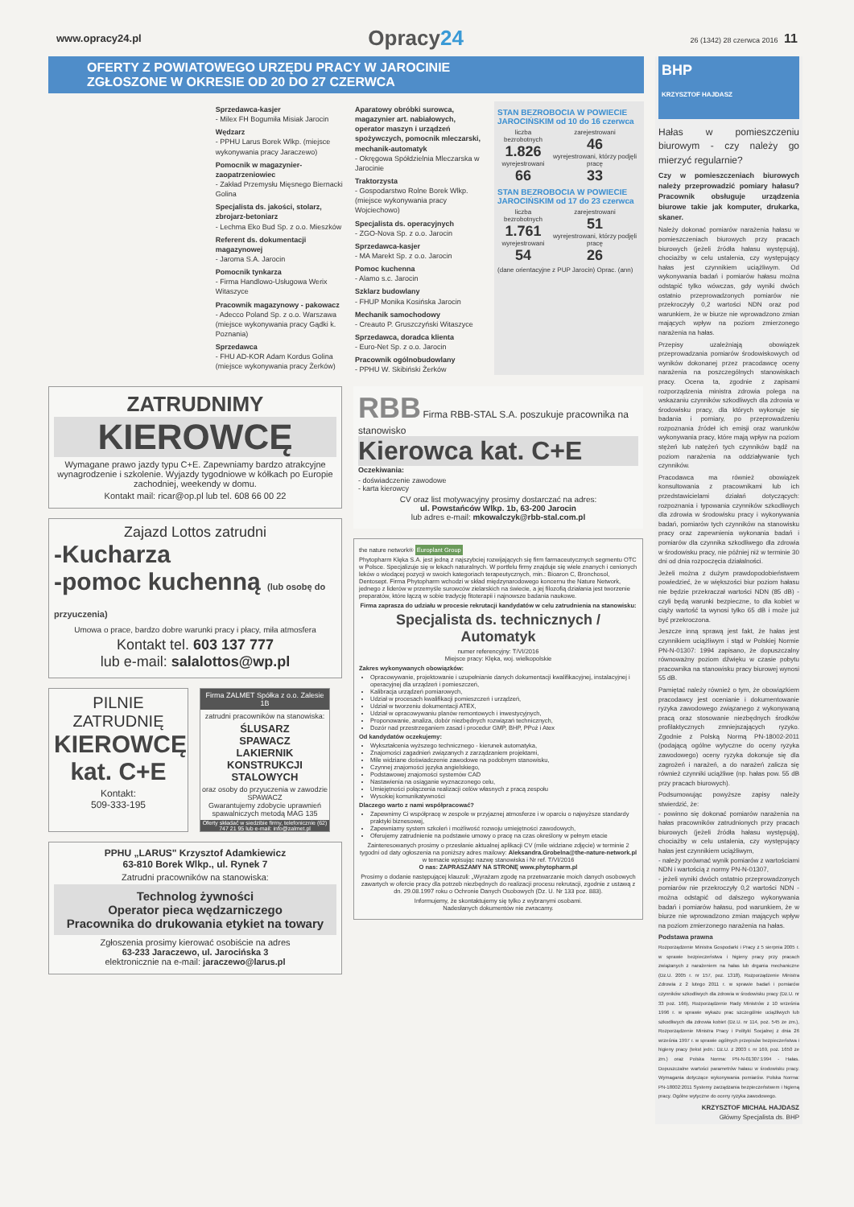www.opracy24.pl Opracy24 26 (1342) 28 czerwca 2016 11
OFERTY Z POWIATOWEGO URZĘDU PRACY W JAROCINIE
ZGŁOSZONE W OKRESIE OD 20 DO 27 CZERWCA
Sprzedawca-kasjer
- Milex FH Bogumiła Misiak Jarocin
Wędzarz
- PPHU Larus Borek Wlkp. (miejsce wykonywania pracy Jaraczewo)
Pomocnik w magazynier-zaopatrzeniowiec
- Zakład Przemysłu Mięsnego Biernacki Golina
Specjalista ds. jakości, stolarz, zbrojarz-betoniarz
- Lechma Eko Bud Sp. z o.o. Mieszków
Referent ds. dokumentacji magazynowej
- Jaroma S.A. Jarocin
Pomocnik tynkarza
- Firma Handlowo-Usługowa Werix Witaszyce
Pracownik magazynowy - pakowacz
- Adecco Poland Sp. z o.o. Warszawa (miejsce wykonywania pracy Gądki k. Poznania)
Sprzedawca
- FHU AD-KOR Adam Kordus Golina (miejsce wykonywania pracy Żerków)
Aparatowy obróbki surowca, magazynier art. nabiałowych, operator maszyn i urządzeń spożywczych, pomocnik mleczarski, mechanik-automatyk
- Okręgowa Spółdzielnia Mleczarska w Jarocinie
Traktorzysta
- Gospodarstwo Rolne Borek Wlkp. (miejsce wykonywania pracy Wojciechowo)
Specjalista ds. operacyjnych
- ZGO-Nova Sp. z o.o. Jarocin
Sprzedawca-kasjer
- MA Marekt Sp. z o.o. Jarocin
Pomoc kuchenna
- Alamo s.c. Jarocin
Szklarz budowlany
- FHUP Monika Kosińska Jarocin
Mechanik samochodowy
- Creauto P. Gruszczyński Witaszyce
Sprzedawca, doradca klienta
- Euro-Net Sp. z o.o. Jarocin
Pracownik ogólnobudowlany
- PPHU W. Skibiński Żerków
STAN BEZROBOCIA W POWIECIE JAROCIŃSKIM od 10 do 16 czerwca
liczba bezrobotnych
1.826
wyrejestrowani
66
zarejestrowani
46
wyrejestrowani, którzy podjęli pracę
33
STAN BEZROBOCIA W POWIECIE JAROCIŃSKIM od 17 do 23 czerwca
liczba bezrobotnych
1.761
wyrejestrowani
54
zarejestrowani
51
wyrejestrowani, którzy podjęli pracę
26
(dane orientacyjne z PUP Jarocin) Oprac. (ann)
ZATRUDNIMY
KIEROWCĘ
Wymagane prawo jazdy typu C+E. Zapewniamy bardzo atrakcyjne wynagrodzenie i szkolenie. Wyjazdy tygodniowe w kółkach po Europie zachodniej, weekendy w domu.
Kontakt mail: ricar@op.pl lub tel. 608 66 00 22
Zajazd Lottos zatrudni
-Kucharza
-pomoc kuchenną (lub osobę do przyuczenia)
Umowa o prace, bardzo dobre warunki pracy i płacy, miła atmosfera
Kontakt tel. 603 137 777
lub e-mail: salalottos@wp.pl
PILNIE ZATRUDNIĘ
KIEROWCĘ
kat. C+E
Kontakt:
509-333-195
Firma ZALMET Spółka z o.o. Zalesie 1B
zatrudni pracowników na stanowiska:
ŚLUSARZ
SPAWACZ
LAKIERNIK KONSTRUKCJI STALOWYCH
oraz osoby do przyuczenia w zawodzie SPAWACZ
Gwarantujemy zdobycie uprawnień spawalniczych metodą MAG 135
Oferty składać w siedzibie firmy, telefonicznie (62) 747 21 95 lub e-mail: info@zalmet.pl
PPHU „LARUS" Krzysztof Adamkiewicz
63-810 Borek Wlkp., ul. Rynek 7
Zatrudni pracowników na stanowiska:
Technolog żywności
Operator pieca wędzarniczego
Pracownika do drukowania etykiet na towary
Zgłoszenia prosimy kierować osobiście na adres
63-233 Jaraczewo, ul. Jarocińska 3
elektronicznie na e-mail: jaraczewo@larus.pl
RBB Firma RBB-STAL S.A. poszukuje pracownika na stanowisko
Kierowca kat. C+E
Oczekiwania:
- doświadczenie zawodowe
- karta kierowcy
CV oraz list motywacyjny prosimy dostarczać na adres:
ul. Powstańców Wlkp. 1b, 63-200 Jarocin
lub adres e-mail: mkowalczyk@rbb-stal.com.pl
the nature network® Europlant Group
Phytopharm Klęka S.A. jest jedną z najszybciej rozwijających się firm farmaceutycznych segmentu OTC w Polsce. Specjalizuje się w lekach naturalnych. W portfelu firmy znajduje się wiele znanych i cenionych leków o wiodącej pozycji w swoich kategoriach terapeutycznych, min.: Bioaron C, Bronchosol, Dentosept. Firma Phytopharm wchodzi w skład międzynarodowego koncernu the Nature Network, jednego z liderów w przemyśle surowców zielarskich na świecie, a jej filozofią działania jest tworzenie preparatów, które łączą w sobie tradycję fitoterapii i najnowsze badania naukowe.
Firma zaprasza do udziału w procesie rekrutacji kandydatów w celu zatrudnienia na stanowisku:
Specjalista ds. technicznych / Automatyk
numer referencyjny: T/VI/2016
Miejsce pracy: Klęka, woj. wielkopolskie
Zakres wykonywanych obowiązków:
Opracowywanie, projektowanie i uzupełnianie danych dokumentacji kwalifikacyjnej, instalacyjnej i operacyjnej dla urządzeń i pomieszczeń,
Kalibracja urządzeń pomiarowych,
Udział w procesach kwalifikacji pomieszczeń i urządzeń,
Udział w tworzeniu dokumentacji ATEX,
Udział w opracowywaniu planów remontowych i inwestycyjnych,
Proponowanie, analiza, dobór niezbędnych rozwiązań technicznych,
Dozór nad przestrzeganiem zasad i procedur GMP, BHP, PPoż i Atex
Od kandydatów oczekujemy:
Wykształcenia wyższego technicznego - kierunek automatyka,
Znajomości zagadnień związanych z zarządzaniem projektami,
Mile widziane doświadczenie zawodowe na podobnym stanowisku,
Czynnej znajomości języka angielskiego,
Podstawowej znajomości systemów CAD
Nastawienia na osiąganie wyznaczonego celu,
Umiejętności połączenia realizacji celów własnych z pracą zespołu
Wysokiej komunikatywności
Dlaczego warto z nami współpracować?
Zapewnimy Ci współpracę w zespole w przyjaznej atmosferze i w oparciu o najwyższe standardy praktyki biznesowej,
Zapewniamy system szkoleń i możliwość rozwoju umiejętności zawodowych,
Oferujemy zatrudnienie na podstawie umowy o pracę na czas określony w pełnym etacie
Zainteresowanych prosimy o przesłanie aktualnej aplikacji CV (mile widziane zdjęcie) w terminie 2 tygodni od daty ogłoszenia na poniższy adres mailowy: Aleksandra.Grobelna@the-nature-network.pl w temacie wpisując nazwę stanowiska i Nr ref. T/VI/2016
O nas: ZAPRASZAMY NA STRONĘ www.phytopharm.pl
Prosimy o dodanie następującej klauzuli: „Wyrażam zgodę na przetwarzanie moich danych osobowych zawartych w ofercie pracy dla potrzeb niezbędnych do realizacji procesu rekrutacji, zgodnie z ustawą z dn. 29.08.1997 roku o Ochronie Danych Osobowych (Dz. U. Nr 133 poz. 883).
Informujemy, że skontaktujemy się tylko z wybranymi osobami.
Nadesłanych dokumentów nie zwracamy.
BHP
KRZYSZTOF HAJDASZ
Hałas w pomieszczeniu biurowym - czy należy go mierzyć regularnie?
Czy w pomieszczeniach biurowych należy przeprowadzić pomiary hałasu? Pracownik obsługuje urządzenia biurowe takie jak komputer, drukarka, skaner.
Należy dokonać pomiarów narażenia hałasu w pomieszczeniach biurowych przy pracach biurowych (jeżeli źródła hałasu występują), chociażby w celu ustalenia, czy występujący hałas jest czynnikiem uciążliwym. Od wykonywania badań i pomiarów hałasu można odstąpić tylko wówczas, gdy wyniki dwóch ostatnio przeprowadzonych pomiarów nie przekroczyły 0,2 wartości NDN oraz pod warunkiem, że w biurze nie wprowadzono zmian mających wpływ na poziom zmierzonego narażenia na hałas.
Przepisy uzależniają obowiązek przeprowadzania pomiarów środowiskowych od wyników dokonanej przez pracodawcę oceny narażenia na poszczególnych stanowiskach pracy. Ocena ta, zgodnie z zapisami rozporządzenia ministra zdrowia polega na wskazaniu czynników szkodliwych dla zdrowia w środowisku pracy, dla których wykonuje się badania i pomiary, po przeprowadzeniu rozpoznania źródeł ich emisji oraz warunków wykonywania pracy, które mają wpływ na poziom stężeń lub natężeń tych czynników bądź na poziom narażenia na oddziaływanie tych czynników.
Pracodawca ma również obowiązek konsultowania z pracownikami lub ich przedstawicielami działań dotyczących: rozpoznania i typowania czynników szkodliwych dla zdrowia w środowisku pracy i wykonywania badań, pomiarów tych czynników na stanowisku pracy oraz zapewnienia wykonania badań i pomiarów dla czynnika szkodliwego dla zdrowia w środowisku pracy, nie później niż w terminie 30 dni od dnia rozpoczęcia działalności.
Jeżeli można z dużym prawdopodobieństwem powiedzieć, że w większości biur poziom hałasu nie będzie przekraczał wartości NDN (85 dB) - czyli będą warunki bezpieczne, to dla kobiet w ciąży wartość ta wynosi tylko 65 dB i może już być przekroczona.
Jeszcze inną sprawą jest fakt, że hałas jest czynnikiem uciążliwym i stąd w Polskiej Normie PN-N-01307: 1994 zapisano, że dopuszczalny równoważny poziom dźwięku w czasie pobytu pracownika na stanowisku pracy biurowej wynosi 55 dB.
Pamiętać należy również o tym, że obowiązkiem pracodawcy jest ocenianie i dokumentowanie ryzyka zawodowego związanego z wykonywaną pracą oraz stosowanie niezbędnych środków profilaktycznych zmniejszających ryzyko. Zgodnie z Polską Normą PN-18002-2011 (podającą ogólne wytyczne do oceny ryzyka zawodowego) oceny ryzyka dokonuje się dla zagrożeń i narażeń, a do narażeń zalicza się również czynniki uciążliwe (np. hałas pow. 55 dB przy pracach biurowych).
Podsumowując powyższe zapisy należy stwierdzić, że:
- powinno się dokonać pomiarów narażenia na hałas pracowników zatrudnionych przy pracach biurowych (jeżeli źródła hałasu występują), chociażby w celu ustalenia, czy występujący hałas jest czynnikiem uciążliwym,
- należy porównać wynik pomiarów z wartościami NDN i wartością z normy PN-N-01307,
- jeżeli wyniki dwóch ostatnio przeprowadzonych pomiarów nie przekroczyły 0,2 wartości NDN - można odstąpić od dalszego wykonywania badań i pomiarów hałasu, pod warunkiem, że w biurze nie wprowadzono zmian mających wpływ na poziom zmierzonego narażenia na hałas.
Podstawa prawna
Rozporządzenie Ministra Gospodarki i Pracy z 5 sierpnia 2005 r. w sprawie bezpieczeństwa i higieny pracy przy pracach związanych z narażeniem na hałas lub drgania mechaniczne (Dz.U. 2005 r. nr 157, poz. 1318), Rozporządzenie Ministra Zdrowia z 2 lutego 2011 r. w sprawie badań i pomiarów czynników szkodliwych dla zdrowia w środowisku pracy (Dz.U. nr 33 poz. 166), Rozporządzenie Rady Ministrów z 10 września 1996 r. w sprawie wykazu prac szczególnie uciążliwych lub szkodliwych dla zdrowia kobiet (Dz.U. nr 114, poz. 545 ze zm.), Rozporządzenie Ministra Pracy i Polityki Socjalnej z dnia 26 września 1997 r. w sprawie ogólnych przepisów bezpieczeństwa i higieny pracy (tekst jedn.: Dz.U. z 2003 r. nr 169, poz. 1650 ze zm.) oraz Polska Norma: PN-N-01307:1994 - Hałas. Dopuszczalne wartości parametrów hałasu w środowisku pracy. Wymagania dotyczące wykonywania pomiarów. Polska Norma: PN-18002:2011 Systemy zarządzania bezpieczeństwem i higieną pracy. Ogólne wytyczne do oceny ryzyka zawodowego.
KRZYSZTOF MICHAŁ HAJDASZ
Główny Specjalista ds. BHP